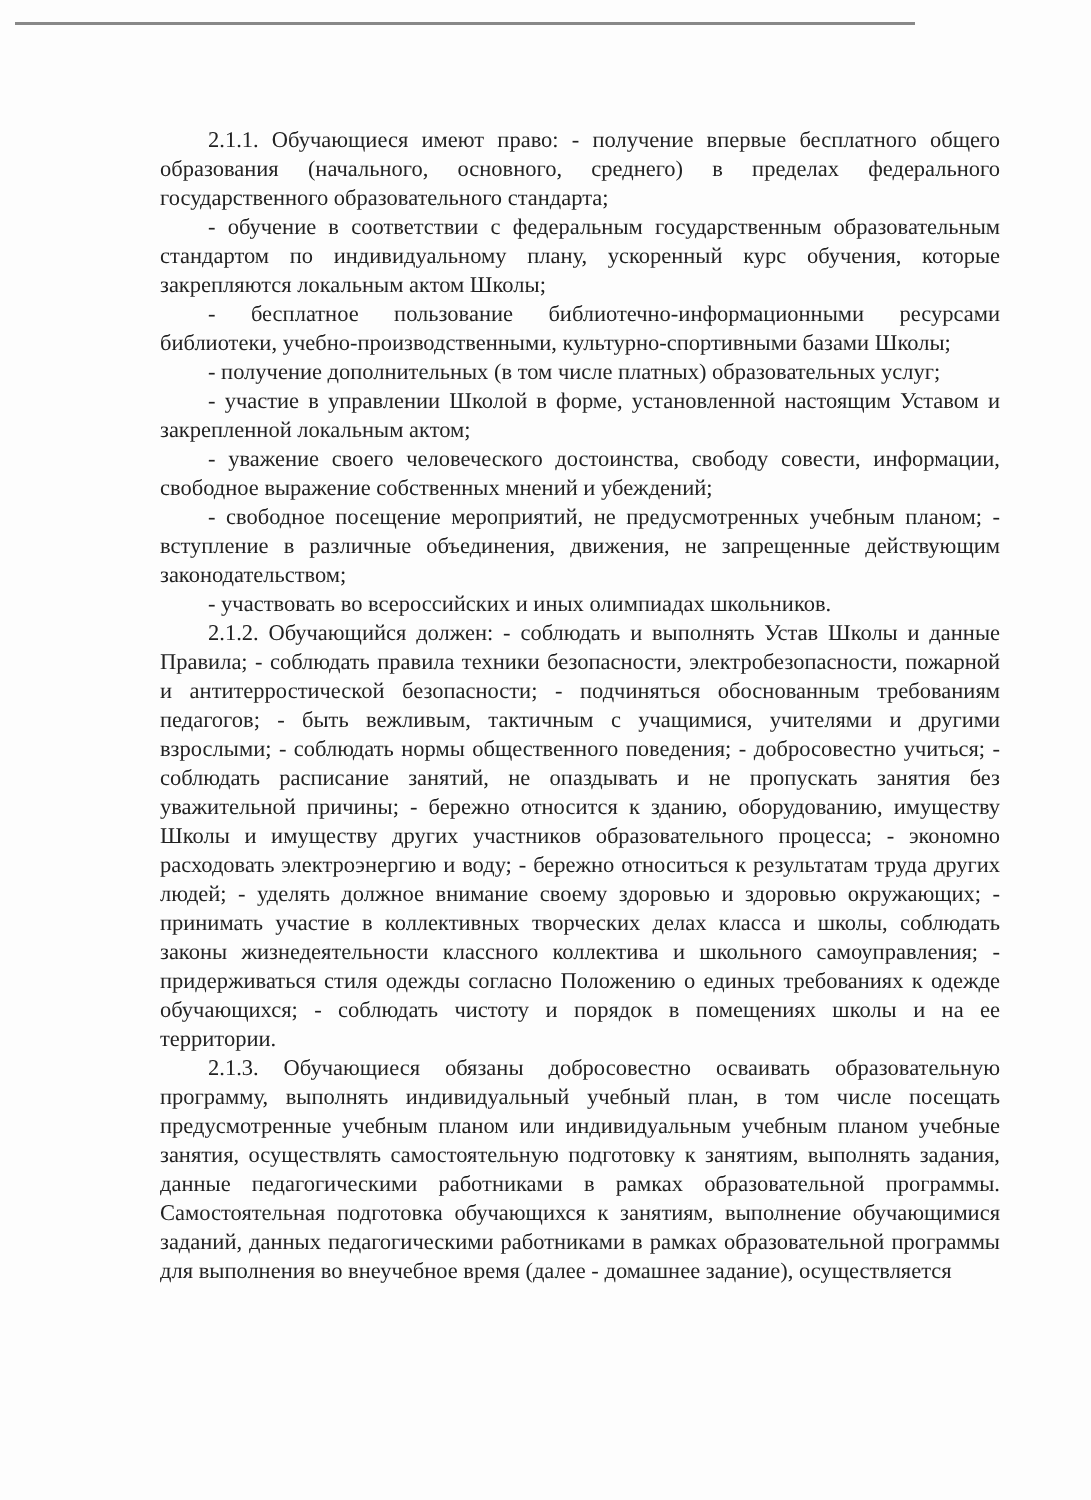2.1.1. Обучающиеся имеют право: - получение впервые бесплатного общего образования (начального, основного, среднего) в пределах федерального государственного образовательного стандарта;
- обучение в соответствии с федеральным государственным образовательным стандартом по индивидуальному плану, ускоренный курс обучения, которые закрепляются локальным актом Школы;
- бесплатное пользование библиотечно-информационными ресурсами библиотеки, учебно-производственными, культурно-спортивными базами Школы;
- получение дополнительных (в том числе платных) образовательных услуг;
- участие в управлении Школой в форме, установленной настоящим Уставом и закрепленной локальным актом;
- уважение своего человеческого достоинства, свободу совести, информации, свободное выражение собственных мнений и убеждений;
- свободное посещение мероприятий, не предусмотренных учебным планом; - вступление в различные объединения, движения, не запрещенные действующим законодательством;
- участвовать во всероссийских и иных олимпиадах школьников.
2.1.2. Обучающийся должен: - соблюдать и выполнять Устав Школы и данные Правила; - соблюдать правила техники безопасности, электробезопасности, пожарной и антитерростической безопасности; - подчиняться обоснованным требованиям педагогов; - быть вежливым, тактичным с учащимися, учителями и другими взрослыми; - соблюдать нормы общественного поведения; - добросовестно учиться; - соблюдать расписание занятий, не опаздывать и не пропускать занятия без уважительной причины; - бережно относится к зданию, оборудованию, имуществу Школы и имуществу других участников образовательного процесса; - экономно расходовать электроэнергию и воду; - бережно относиться к результатам труда других людей; - уделять должное внимание своему здоровью и здоровью окружающих; - принимать участие в коллективных творческих делах класса и школы, соблюдать законы жизнедеятельности классного коллектива и школьного самоуправления; - придерживаться стиля одежды согласно Положению о единых требованиях к одежде обучающихся; - соблюдать чистоту и порядок в помещениях школы и на ее территории.
2.1.3. Обучающиеся обязаны добросовестно осваивать образовательную программу, выполнять индивидуальный учебный план, в том числе посещать предусмотренные учебным планом или индивидуальным учебным планом учебные занятия, осуществлять самостоятельную подготовку к занятиям, выполнять задания, данные педагогическими работниками в рамках образовательной программы. Самостоятельная подготовка обучающихся к занятиям, выполнение обучающимися заданий, данных педагогическими работниками в рамках образовательной программы для выполнения во внеучебное время (далее - домашнее задание), осуществляется